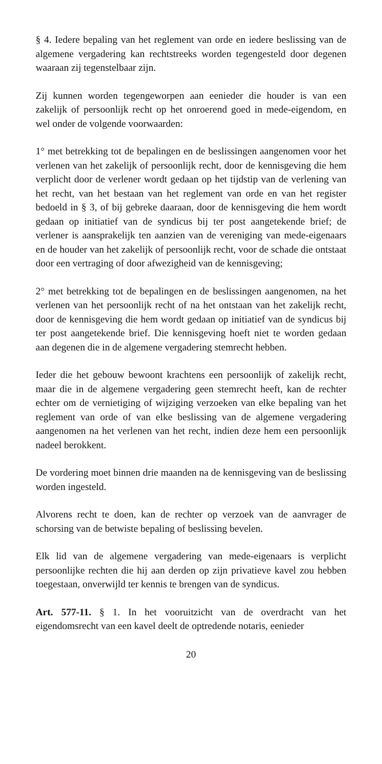§ 4. Iedere bepaling van het reglement van orde en iedere beslissing van de algemene vergadering kan rechtstreeks worden tegengesteld door degenen waaraan zij tegenstelbaar zijn.
Zij kunnen worden tegengeworpen aan eenieder die houder is van een zakelijk of persoonlijk recht op het onroerend goed in mede-eigendom, en wel onder de volgende voorwaarden:
1° met betrekking tot de bepalingen en de beslissingen aangenomen voor het verlenen van het zakelijk of persoonlijk recht, door de kennisgeving die hem verplicht door de verlener wordt gedaan op het tijdstip van de verlening van het recht, van het bestaan van het reglement van orde en van het register bedoeld in § 3, of bij gebreke daaraan, door de kennisgeving die hem wordt gedaan op initiatief van de syndicus bij ter post aangetekende brief; de verlener is aansprakelijk ten aanzien van de vereniging van mede-eigenaars en de houder van het zakelijk of persoonlijk recht, voor de schade die ontstaat door een vertraging of door afwezigheid van de kennisgeving;
2° met betrekking tot de bepalingen en de beslissingen aangenomen, na het verlenen van het persoonlijk recht of na het ontstaan van het zakelijk recht, door de kennisgeving die hem wordt gedaan op initiatief van de syndicus bij ter post aangetekende brief. Die kennisgeving hoeft niet te worden gedaan aan degenen die in de algemene vergadering stemrecht hebben.
Ieder die het gebouw bewoont krachtens een persoonlijk of zakelijk recht, maar die in de algemene vergadering geen stemrecht heeft, kan de rechter echter om de vernietiging of wijziging verzoeken van elke bepaling van het reglement van orde of van elke beslissing van de algemene vergadering aangenomen na het verlenen van het recht, indien deze hem een persoonlijk nadeel berokkent.
De vordering moet binnen drie maanden na de kennisgeving van de beslissing worden ingesteld.
Alvorens recht te doen, kan de rechter op verzoek van de aanvrager de schorsing van de betwiste bepaling of beslissing bevelen.
Elk lid van de algemene vergadering van mede-eigenaars is verplicht persoonlijke rechten die hij aan derden op zijn privatieve kavel zou hebben toegestaan, onverwijld ter kennis te brengen van de syndicus.
Art. 577-11. § 1. In het vooruitzicht van de overdracht van het eigendomsrecht van een kavel deelt de optredende notaris, eenieder
20